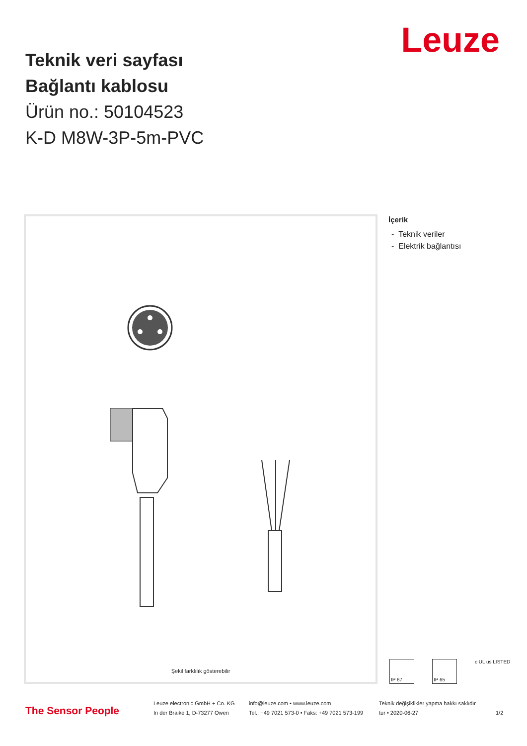Leuze
Teknik veri sayfası
Bağlantı kablosu
Ürün no.: 50104523
K-D M8W-3P-5m-PVC
Şekil farklılık gösterebilir
İçerik
- Teknik veriler
- Elektrik bağlantısı
IP 67 IP 65
c UL us LISTED
The Sensor People
Leuze electronic GmbH + Co. KG
In der Braike 1, D-73277 Owen
info@leuze.com • www.leuze.com
Tel.: +49 7021 573-0 • Faks: +49 7021 573-199
Teknik değişiklikler yapma hakkı saklıdır
tur • 2020-06-27
1/2